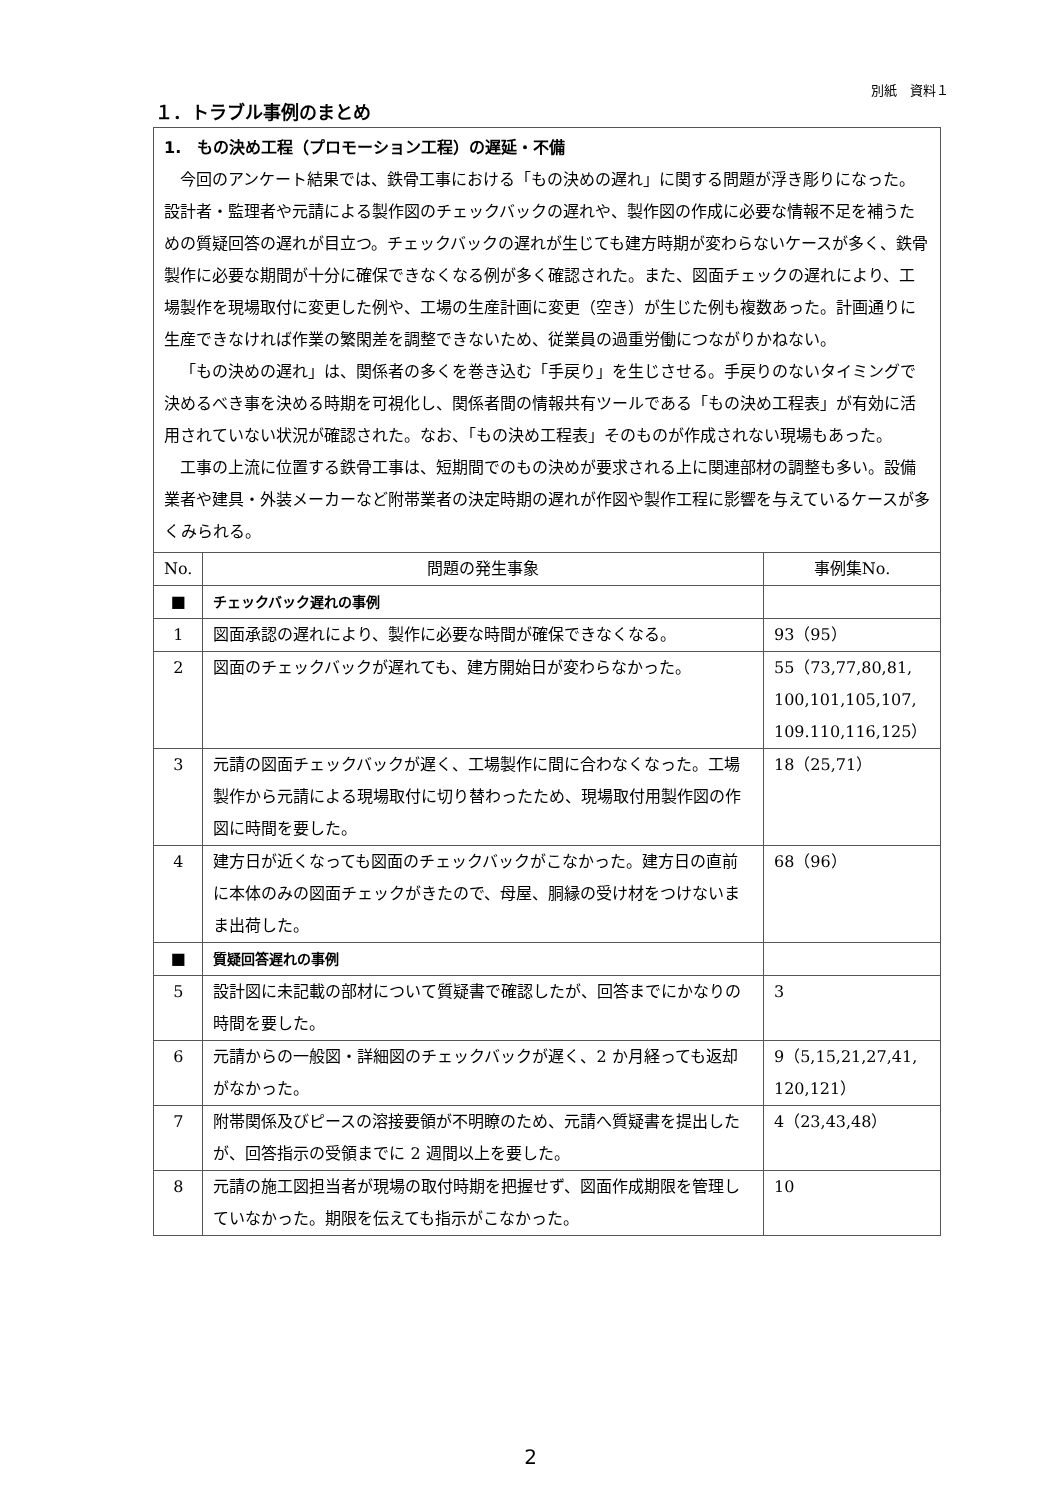別紙　資料１
１．トラブル事例のまとめ
| 1. もの決め工程（プロモーション工程）の遅延・不備 今回のアンケート結果では、鉄骨工事における「もの決めの遅れ」に関する問題が浮き彫りになった。設計者・監理者や元請による製作図のチェックバックの遅れや、製作図の作成に必要な情報不足を補うための質疑回答の遅れが目立つ。チェックバックの遅れが生じても建方時期が変わらないケースが多く、鉄骨製作に必要な期間が十分に確保できなくなる例が多く確認された。また、図面チェックの遅れにより、工場製作を現場取付に変更した例や、工場の生産計画に変更（空き）が生じた例も複数あった。計画通りに生産できなければ作業の繁閑差を調整できないため、従業員の過重労働につながりかねない。 「もの決めの遅れ」は、関係者の多くを巻き込む「手戻り」を生じさせる。手戻りのないタイミングで決めるべき事を決める時期を可視化し、関係者間の情報共有ツールである「もの決め工程表」が有効に活用されていない状況が確認された。なお、「もの決め工程表」そのものが作成されない現場もあった。 工事の上流に位置する鉄骨工事は、短期間でのもの決めが要求される上に関連部材の調整も多い。設備業者や建具・外装メーカーなど附帯業者の決定時期の遅れが作図や製作工程に影響を与えているケースが多くみられる。 | | |
| No. | 問題の発生事象 | 事例集No. |
| ■ | チェックバック遅れの事例 | |
| 1 | 図面承認の遅れにより、製作に必要な時間が確保できなくなる。 | 93（95） |
| 2 | 図面のチェックバックが遅れても、建方開始日が変わらなかった。 | 55（73,77,80,81, 100,101,105,107, 109.110,116,125） |
| 3 | 元請の図面チェックバックが遅く、工場製作に間に合わなくなった。工場製作から元請による現場取付に切り替わったため、現場取付用製作図の作図に時間を要した。 | 18（25,71） |
| 4 | 建方日が近くなっても図面のチェックバックがこなかった。建方日の直前に本体のみの図面チェックがきたので、母屋、胴縁の受け材をつけないまま出荷した。 | 68（96） |
| ■ | 質疑回答遅れの事例 | |
| 5 | 設計図に未記載の部材について質疑書で確認したが、回答までにかなりの時間を要した。 | 3 |
| 6 | 元請からの一般図・詳細図のチェックバックが遅く、2 か月経っても返却がなかった。 | 9（5,15,21,27,41, 120,121） |
| 7 | 附帯関係及びピースの溶接要領が不明瞭のため、元請へ質疑書を提出したが、回答指示の受領までに 2 週間以上を要した。 | 4（23,43,48） |
| 8 | 元請の施工図担当者が現場の取付時期を把握せず、図面作成期限を管理していなかった。期限を伝えても指示がこなかった。 | 10 |
2